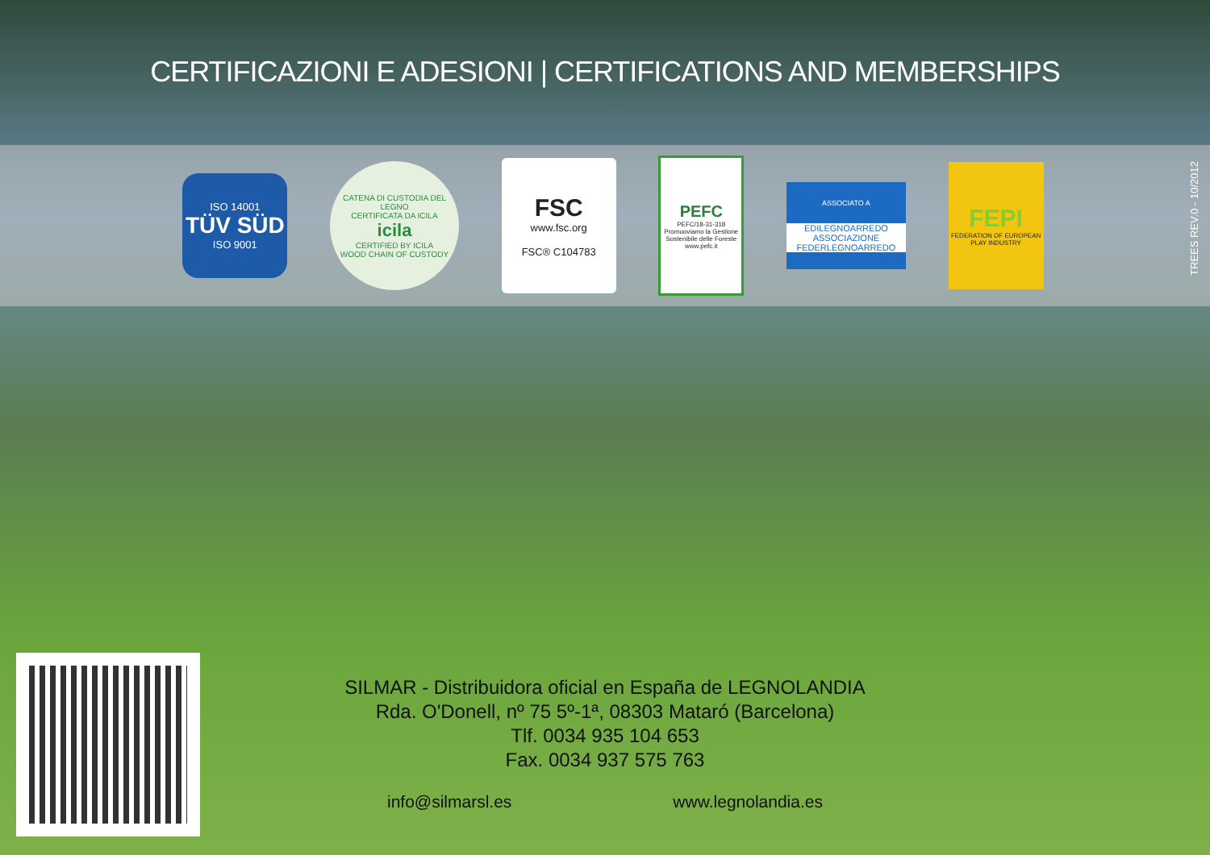CERTIFICAZIONI E ADESIONI | CERTIFICATIONS AND MEMBERSHIPS
ISO 14001
TÜV SÜD
ISO 9001
CATENA DI CUSTODIA DEL LEGNO
CERTIFICATA DA ICILA
icila
CERTIFIED BY ICILA
WOOD CHAIN OF CUSTODY
FSC
www.fsc.org
FSC® C104783
PEFC
PEFC/18-31-318
Promuoviamo la Gestione Sostenibile delle Foreste
www.pefc.it
ASSOCIATO A
EDILEGNOARREDO
ASSOCIAZIONE FEDERLEGNOARREDO
FEPI
FEDERATION OF EUROPEAN PLAY INDUSTRY
TREES REV.0 - 10/2012
SILMAR - Distribuidora oficial en España de LEGNOLANDIA
Rda. O'Donell, nº 75 5º-1ª, 08303 Mataró (Barcelona)
Tlf. 0034 935 104 653
Fax. 0034 937 575 763
info@silmarsl.es www.legnolandia.es